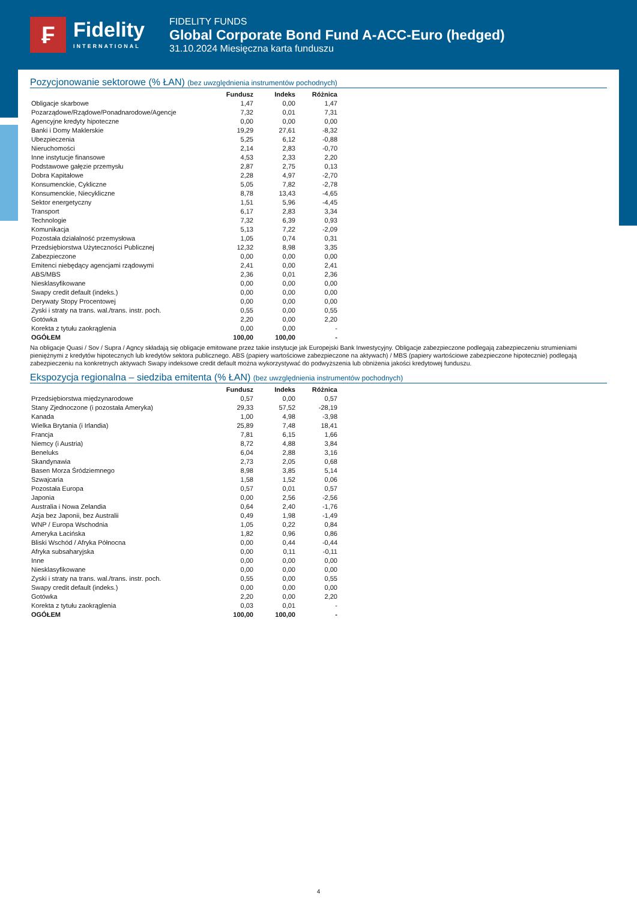₣
Fidelity
INTERNATIONAL
FIDELITY FUNDS
Global Corporate Bond Fund A-ACC-Euro (hedged)
31.10.2024 Miesięczna karta funduszu
Pozycjonowanie sektorowe (% ŁAN) (bez uwzględnienia instrumentów pochodnych)
| | Fundusz | Indeks | Różnica |
| --- | --- | --- | --- |
| Obligacje skarbowe | 1,47 | 0,00 | 1,47 |
| Pozarządowe/Rządowe/Ponadnarodowe/Agencje | 7,32 | 0,01 | 7,31 |
| Agencyjne kredyty hipoteczne | 0,00 | 0,00 | 0,00 |
| Banki i Domy Maklerskie | 19,29 | 27,61 | -8,32 |
| Ubezpieczenia | 5,25 | 6,12 | -0,88 |
| Nieruchomości | 2,14 | 2,83 | -0,70 |
| Inne instytucje finansowe | 4,53 | 2,33 | 2,20 |
| Podstawowe gałęzie przemysłu | 2,87 | 2,75 | 0,13 |
| Dobra Kapitałowe | 2,28 | 4,97 | -2,70 |
| Konsumenckie, Cykliczne | 5,05 | 7,82 | -2,78 |
| Konsumenckie, Niecykliczne | 8,78 | 13,43 | -4,65 |
| Sektor energetyczny | 1,51 | 5,96 | -4,45 |
| Transport | 6,17 | 2,83 | 3,34 |
| Technologie | 7,32 | 6,39 | 0,93 |
| Komunikacja | 5,13 | 7,22 | -2,09 |
| Pozostała działalność przemysłowa | 1,05 | 0,74 | 0,31 |
| Przedsiębiorstwa Użyteczności Publicznej | 12,32 | 8,98 | 3,35 |
| Zabezpieczone | 0,00 | 0,00 | 0,00 |
| Emitenci niebędący agencjami rządowymi | 2,41 | 0,00 | 2,41 |
| ABS/MBS | 2,36 | 0,01 | 2,36 |
| Niesklasyfikowane | 0,00 | 0,00 | 0,00 |
| Swapy credit default (indeks.) | 0,00 | 0,00 | 0,00 |
| Derywaty Stopy Procentowej | 0,00 | 0,00 | 0,00 |
| Zyski i straty na trans. wal./trans. instr. poch. | 0,55 | 0,00 | 0,55 |
| Gotówka | 2,20 | 0,00 | 2,20 |
| Korekta z tytułu zaokrąglenia | 0,00 | 0,00 | - |
| OGÓŁEM | 100,00 | 100,00 | - |
Na obligacje Quasi / Sov / Supra / Agncy składają się obligacje emitowane przez takie instytucje jak Europejski Bank Inwestycyjny. Obligacje zabezpieczone podlegają zabezpieczeniu strumieniami pieniężnymi z kredytów hipotecznych lub kredytów sektora publicznego. ABS (papiery wartościowe zabezpieczone na aktywach) / MBS (papiery wartościowe zabezpieczone hipotecznie) podlegają zabezpieczeniu na konkretnych aktywach Swapy indeksowe credit default można wykorzystywać do podwyższenia lub obniżenia jakości kredytowej funduszu.
Ekspozycja regionalna – siedziba emitenta (% ŁAN) (bez uwzględnienia instrumentów pochodnych)
| | Fundusz | Indeks | Różnica |
| --- | --- | --- | --- |
| Przedsiębiorstwa międzynarodowe | 0,57 | 0,00 | 0,57 |
| Stany Zjednoczone (i pozostała Ameryka) | 29,33 | 57,52 | -28,19 |
| Kanada | 1,00 | 4,98 | -3,98 |
| Wielka Brytania (i Irlandia) | 25,89 | 7,48 | 18,41 |
| Francja | 7,81 | 6,15 | 1,66 |
| Niemcy (i Austria) | 8,72 | 4,88 | 3,84 |
| Beneluks | 6,04 | 2,88 | 3,16 |
| Skandynawia | 2,73 | 2,05 | 0,68 |
| Basen Morza Śródziemnego | 8,98 | 3,85 | 5,14 |
| Szwajcaria | 1,58 | 1,52 | 0,06 |
| Pozostała Europa | 0,57 | 0,01 | 0,57 |
| Japonia | 0,00 | 2,56 | -2,56 |
| Australia i Nowa Zelandia | 0,64 | 2,40 | -1,76 |
| Azja bez Japonii, bez Australii | 0,49 | 1,98 | -1,49 |
| WNP / Europa Wschodnia | 1,05 | 0,22 | 0,84 |
| Ameryka Łacińska | 1,82 | 0,96 | 0,86 |
| Bliski Wschód / Afryka Północna | 0,00 | 0,44 | -0,44 |
| Afryka subsaharyjska | 0,00 | 0,11 | -0,11 |
| Inne | 0,00 | 0,00 | 0,00 |
| Niesklasyfikowane | 0,00 | 0,00 | 0,00 |
| Zyski i straty na trans. wal./trans. instr. poch. | 0,55 | 0,00 | 0,55 |
| Swapy credit default (indeks.) | 0,00 | 0,00 | 0,00 |
| Gotówka | 2,20 | 0,00 | 2,20 |
| Korekta z tytułu zaokrąglenia | 0,03 | 0,01 | - |
| OGÓŁEM | 100,00 | 100,00 | - |
4